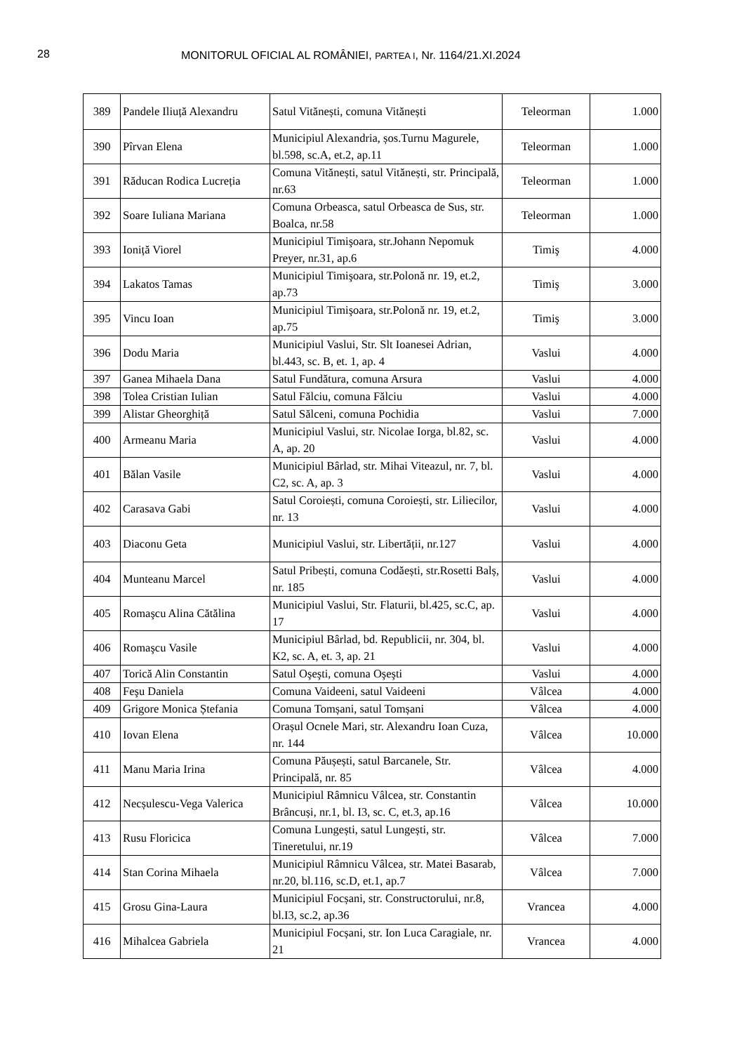28 MONITORUL OFICIAL AL ROMÂNIEI, PARTEA I, Nr. 1164/21.XI.2024
| 389 | Pandele Iliuță Alexandru | Satul Vitănești, comuna Vitănești | Teleorman | 1.000 |
| 390 | Pîrvan Elena | Municipiul Alexandria, șos.Turnu Magurele, bl.598, sc.A, et.2, ap.11 | Teleorman | 1.000 |
| 391 | Răducan Rodica Lucreția | Comuna Vitănești, satul Vitănești, str. Principală, nr.63 | Teleorman | 1.000 |
| 392 | Soare Iuliana Mariana | Comuna Orbeasca, satul Orbeasca de Sus, str. Boalca, nr.58 | Teleorman | 1.000 |
| 393 | Ioniță Viorel | Municipiul Timişoara, str.Johann Nepomuk Preyer, nr.31, ap.6 | Timiş | 4.000 |
| 394 | Lakatos Tamas | Municipiul Timişoara, str.Polonă nr. 19, et.2, ap.73 | Timiş | 3.000 |
| 395 | Vincu Ioan | Municipiul Timişoara, str.Polonă nr. 19, et.2, ap.75 | Timiş | 3.000 |
| 396 | Dodu Maria | Municipiul Vaslui, Str. Slt Ioanesei Adrian, bl.443, sc. B, et. 1, ap. 4 | Vaslui | 4.000 |
| 397 | Ganea Mihaela Dana | Satul Fundătura, comuna Arsura | Vaslui | 4.000 |
| 398 | Tolea Cristian Iulian | Satul Fălciu, comuna Fălciu | Vaslui | 4.000 |
| 399 | Alistar Gheorghiță | Satul Sălceni, comuna Pochidia | Vaslui | 7.000 |
| 400 | Armeanu Maria | Municipiul Vaslui, str. Nicolae Iorga, bl.82, sc. A, ap. 20 | Vaslui | 4.000 |
| 401 | Bălan Vasile | Municipiul Bârlad, str. Mihai Viteazul, nr. 7, bl. C2, sc. A, ap. 3 | Vaslui | 4.000 |
| 402 | Carasava Gabi | Satul Coroiești, comuna Coroiești, str. Liliecilor, nr. 13 | Vaslui | 4.000 |
| 403 | Diaconu Geta | Municipiul Vaslui, str. Libertății, nr.127 | Vaslui | 4.000 |
| 404 | Munteanu Marcel | Satul Pribești, comuna Codăești, str.Rosetti Balș, nr. 185 | Vaslui | 4.000 |
| 405 | Romaşcu Alina Cătălina | Municipiul Vaslui, Str. Flaturii, bl.425, sc.C, ap. 17 | Vaslui | 4.000 |
| 406 | Romaşcu Vasile | Municipiul Bârlad, bd. Republicii, nr. 304, bl. K2, sc. A, et. 3, ap. 21 | Vaslui | 4.000 |
| 407 | Torică Alin Constantin | Satul Oşeşti, comuna Oşeşti | Vaslui | 4.000 |
| 408 | Feşu Daniela | Comuna Vaideeni, satul Vaideeni | Vâlcea | 4.000 |
| 409 | Grigore Monica Ștefania | Comuna Tomșani, satul Tomșani | Vâlcea | 4.000 |
| 410 | Iovan Elena | Orașul Ocnele Mari, str. Alexandru Ioan Cuza, nr. 144 | Vâlcea | 10.000 |
| 411 | Manu Maria Irina | Comuna Păușești, satul Barcanele, Str. Principală, nr. 85 | Vâlcea | 4.000 |
| 412 | Necșulescu-Vega Valerica | Municipiul Râmnicu Vâlcea, str. Constantin Brâncuși, nr.1, bl. I3, sc. C, et.3, ap.16 | Vâlcea | 10.000 |
| 413 | Rusu Floricica | Comuna Lungești, satul Lungești, str. Tineretului, nr.19 | Vâlcea | 7.000 |
| 414 | Stan Corina Mihaela | Municipiul Râmnicu Vâlcea, str. Matei Basarab, nr.20, bl.116, sc.D, et.1, ap.7 | Vâlcea | 7.000 |
| 415 | Grosu Gina-Laura | Municipiul Focșani, str. Constructorului, nr.8, bl.I3, sc.2, ap.36 | Vrancea | 4.000 |
| 416 | Mihalcea Gabriela | Municipiul Focșani, str. Ion Luca Caragiale, nr. 21 | Vrancea | 4.000 |